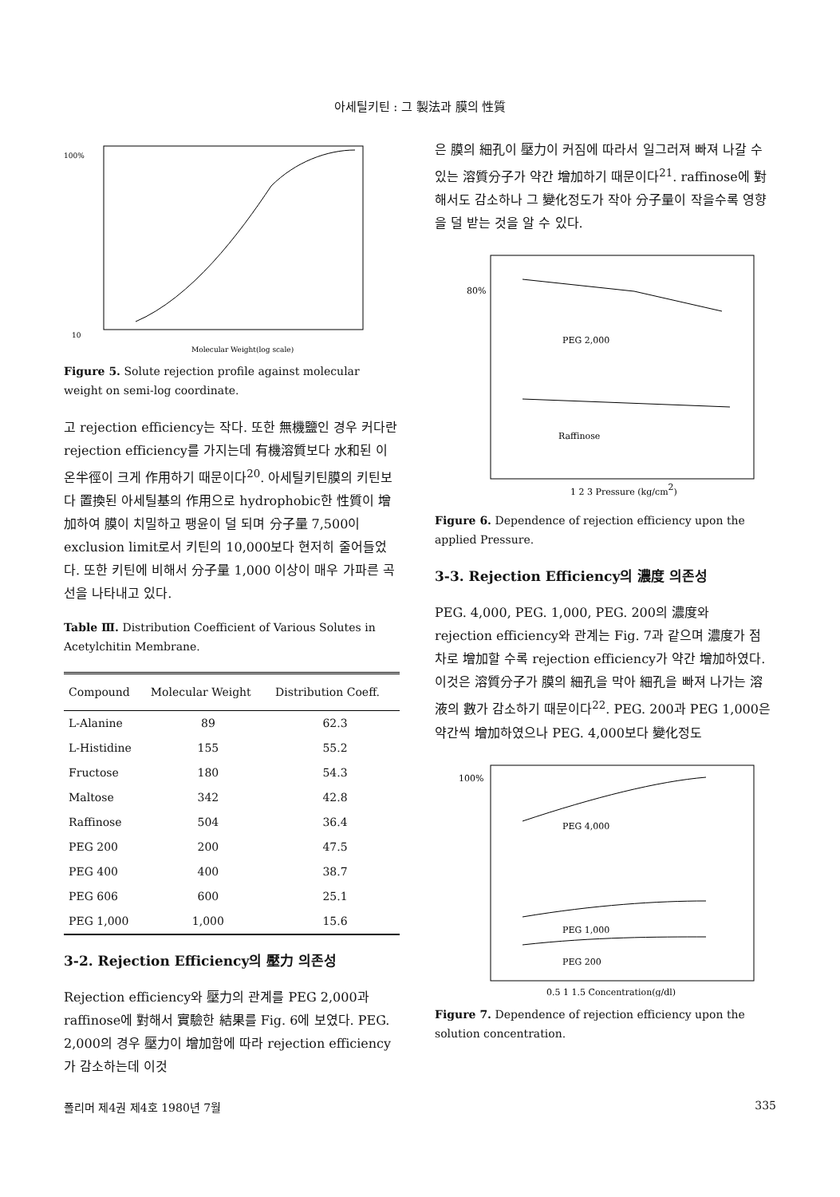아세틸키틴 : 그 製法과 膜의 性質
100%
10
Molecular Weight(log scale)
Figure 5. Solute rejection profile against molecular weight on semi-log coordinate.
고 rejection efficiency는 작다. 또한 無機鹽인 경우 커다란 rejection efficiency를 가지는데 有機溶質보다 水和된 이온半徑이 크게 作用하기 때문이다<sup>20</sup>. 아세틸키틴膜의 키틴보다 置換된 아세틸基의 作用으로 hydrophobic한 性質이 增加하여 膜이 치밀하고 팽윤이 덜 되며 分子量 7,500이 exclusion limit로서 키틴의 10,000보다 현저히 줄어들었다. 또한 키틴에 비해서 分子量 1,000 이상이 매우 가파른 곡선을 나타내고 있다.
Table Ⅲ. Distribution Coefficient of Various Solutes in Acetylchitin Membrane.
| Compound | Molecular Weight | Distribution Coeff. |
| --- | --- | --- |
| L-Alanine | 89 | 62.3 |
| L-Histidine | 155 | 55.2 |
| Fructose | 180 | 54.3 |
| Maltose | 342 | 42.8 |
| Raffinose | 504 | 36.4 |
| PEG 200 | 200 | 47.5 |
| PEG 400 | 400 | 38.7 |
| PEG 606 | 600 | 25.1 |
| PEG 1,000 | 1,000 | 15.6 |
3-2. Rejection Efficiency의 壓力 의존성
Rejection efficiency와 壓力의 관계를 PEG 2,000과 raffinose에 對해서 實驗한 結果를 Fig. 6에 보였다. PEG. 2,000의 경우 壓力이 增加함에 따라 rejection efficiency가 감소하는데 이것
은 膜의 細孔이 壓力이 커짐에 따라서 일그러져 빠져 나갈 수 있는 溶質分子가 약간 增加하기 때문이다<sup>21</sup>. raffinose에 對해서도 감소하나 그 變化정도가 작아 分子量이 작을수록 영향을 덜 받는 것을 알 수 있다.
80%
PEG 2,000
Raffinose
1 2 3 Pressure (kg/cm2)
Figure 6. Dependence of rejection efficiency upon the applied Pressure.
3-3. Rejection Efficiency의 濃度 의존성
PEG. 4,000, PEG. 1,000, PEG. 200의 濃度와 rejection efficiency와 관계는 Fig. 7과 같으며 濃度가 점차로 增加할 수록 rejection efficiency가 약간 增加하였다. 이것은 溶質分子가 膜의 細孔을 막아 細孔을 빠져 나가는 溶液의 數가 감소하기 때문이다<sup>22</sup>. PEG. 200과 PEG 1,000은 약간씩 增加하였으나 PEG. 4,000보다 變化정도
100%
PEG 4,000
PEG 1,000
PEG 200
0.5 1 1.5 Concentration(g/dl)
Figure 7. Dependence of rejection efficiency upon the solution concentration.
폴리머 제4권 제4호 1980년 7월 335